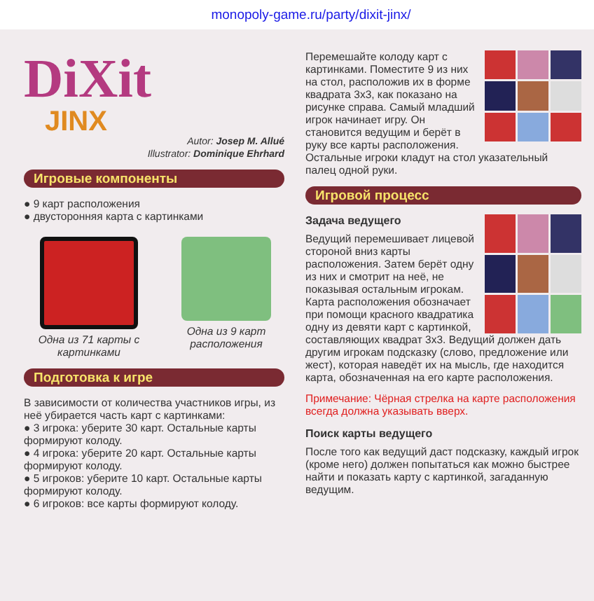monopoly-game.ru/party/dixit-jinx/
DiXit
JINX
Autor: Josep M. Allué
Illustrator: Dominique Ehrhard
Игровые компоненты
● 9 карт расположения
● двусторонняя карта с картинками
Одна из 71 карты с картинками
Одна из 9 карт расположения
Подготовка к игре
В зависимости от количества участников игры, из неё убирается часть карт с картинками:
● 3 игрока: уберите 30 карт. Остальные карты формируют колоду.
● 4 игрока: уберите 20 карт. Остальные карты формируют колоду.
● 5 игроков: уберите 10 карт. Остальные карты формируют колоду.
● 6 игроков: все карты формируют колоду.
Перемешайте колоду карт с картинками. Поместите 9 из них на стол, расположив их в форме квадрата 3x3, как показано на рисунке справа. Самый младший игрок начинает игру. Он становится ведущим и берёт в руку все карты расположения. Остальные игроки кладут на стол указательный палец одной руки.
Игровой процесс
Задача ведущего
Ведущий перемешивает лицевой стороной вниз карты расположения. Затем берёт одну из них и смотрит на неё, не показывая остальным игрокам. Карта расположения обозначает при помощи красного квадратика одну из девяти карт с картинкой, составляющих квадрат 3x3. Ведущий должен дать другим игрокам подсказку (слово, предложение или жест), которая наведёт их на мысль, где находится карта, обозначенная на его карте расположения.
Примечание: Чёрная стрелка на карте расположения всегда должна указывать вверх.
Поиск карты ведущего
После того как ведущий даст подсказку, каждый игрок (кроме него) должен попытаться как можно быстрее найти и показать карту с картинкой, загаданную ведущим.